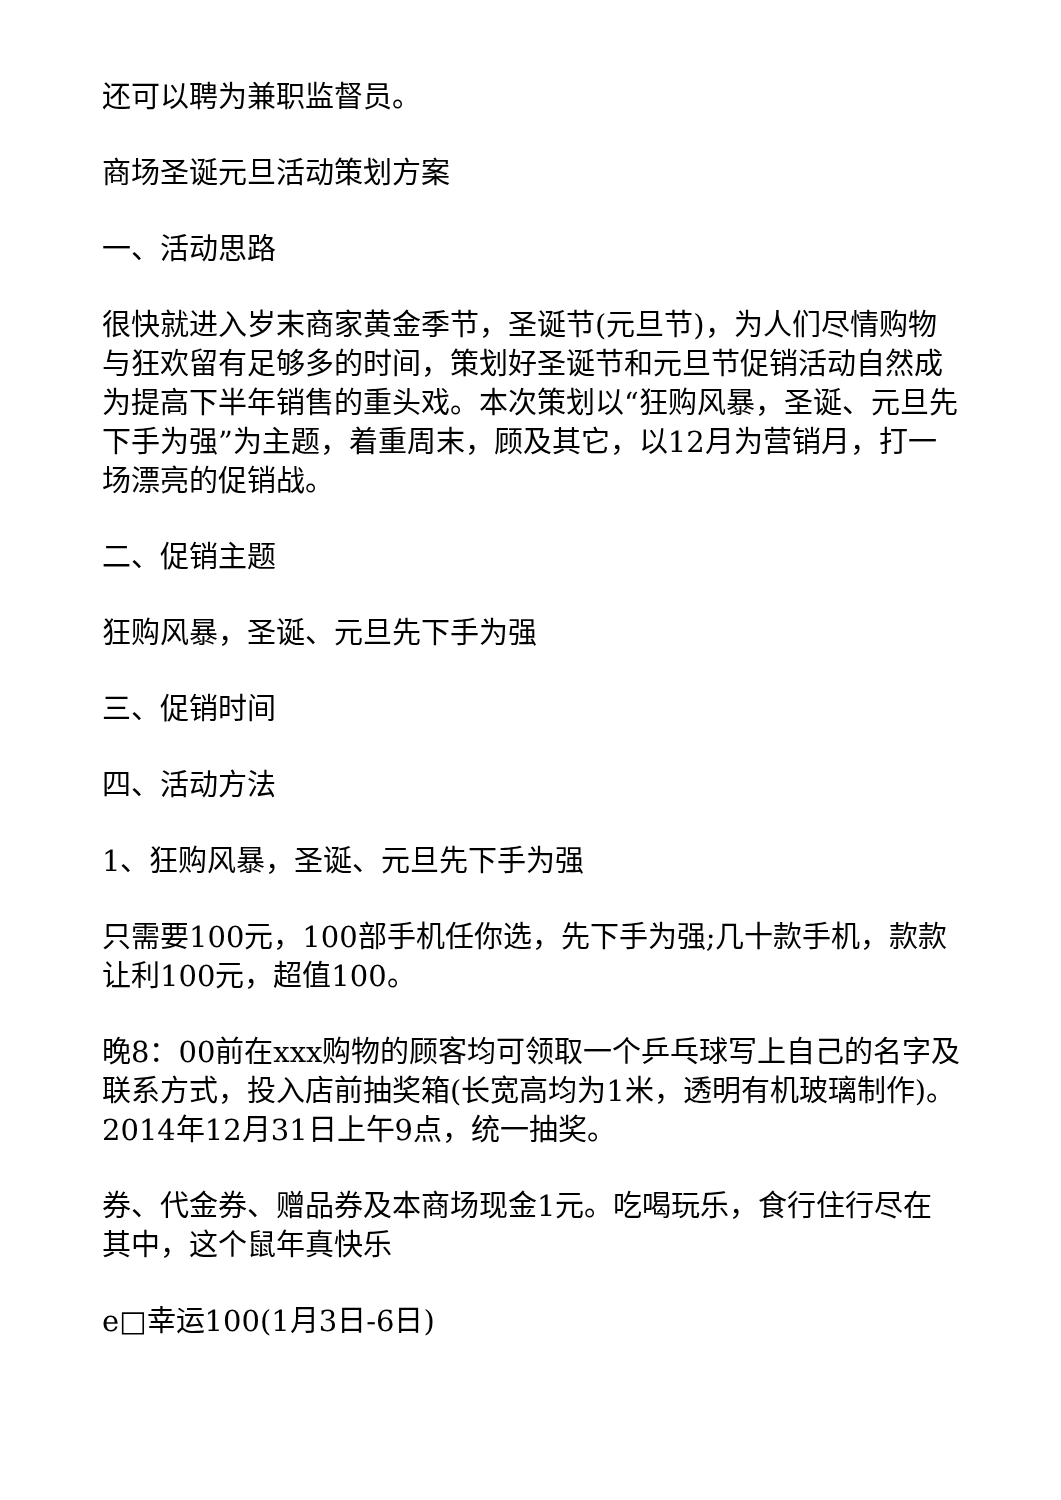还可以聘为兼职监督员。
商场圣诞元旦活动策划方案
一、活动思路
很快就进入岁末商家黄金季节，圣诞节(元旦节)，为人们尽情购物与狂欢留有足够多的时间，策划好圣诞节和元旦节促销活动自然成为提高下半年销售的重头戏。本次策划以“狂购风暴，圣诞、元旦先下手为强”为主题，着重周末，顾及其它，以12月为营销月，打一场漂亮的促销战。
二、促销主题
狂购风暴，圣诞、元旦先下手为强
三、促销时间
四、活动方法
1、狂购风暴，圣诞、元旦先下手为强
只需要100元，100部手机任你选，先下手为强;几十款手机，款款让利100元，超值100。
晚8：00前在xxx购物的顾客均可领取一个乒乓球写上自己的名字及联系方式，投入店前抽奖箱(长宽高均为1米，透明有机玻璃制作)。2014年12月31日上午9点，统一抽奖。
券、代金券、赠品券及本商场现金1元。吃喝玩乐，食行住行尽在其中，这个鼠年真快乐
e□幸运100(1月3日-6日)